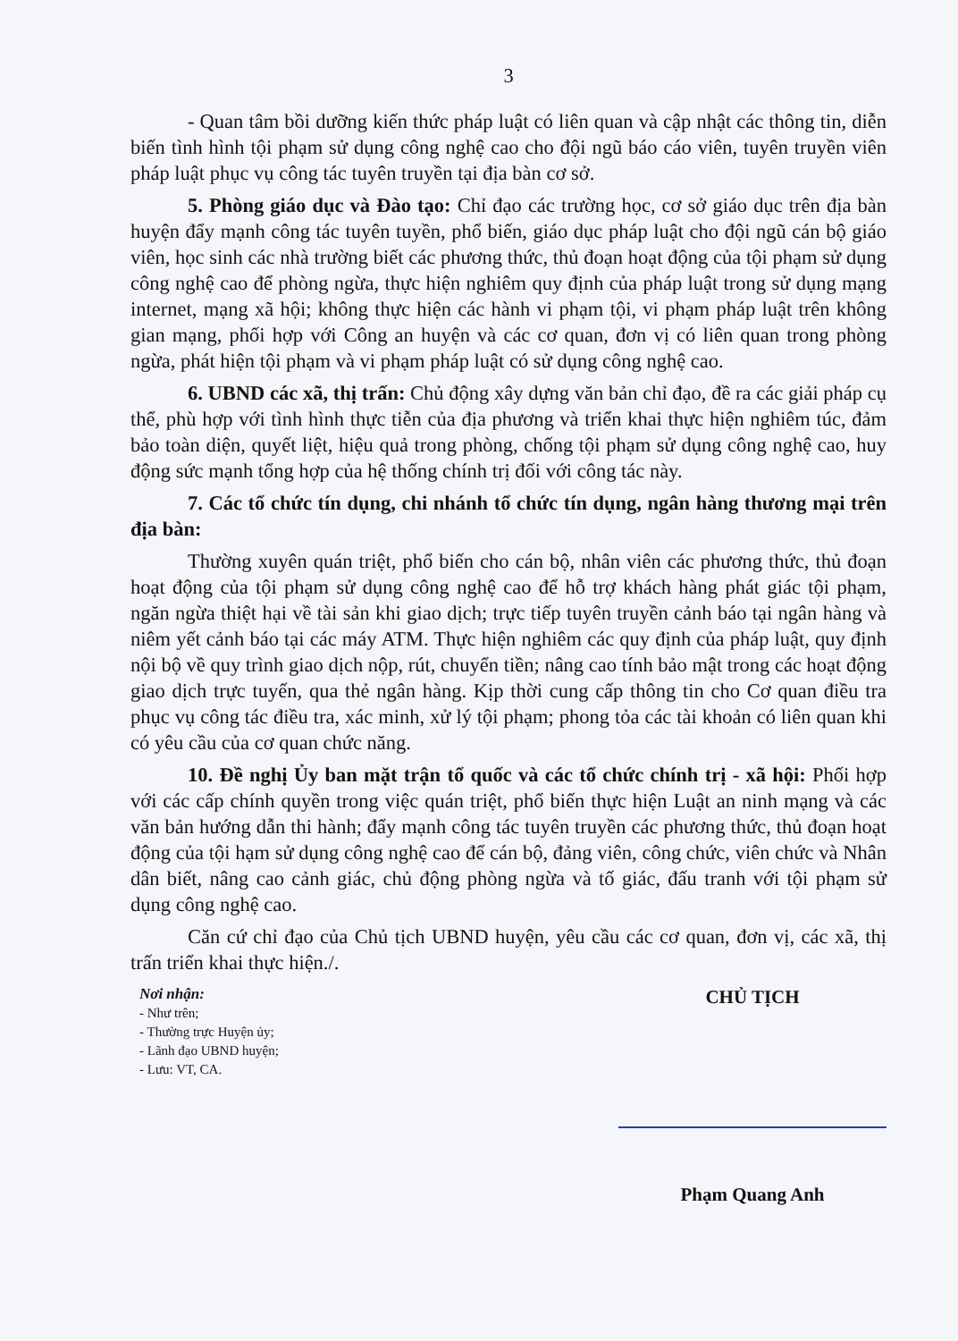3
- Quan tâm bồi dưỡng kiến thức pháp luật có liên quan và cập nhật các thông tin, diễn biến tình hình tội phạm sử dụng công nghệ cao cho đội ngũ báo cáo viên, tuyên truyền viên pháp luật phục vụ công tác tuyên truyền tại địa bàn cơ sở.
5. Phòng giáo dục và Đào tạo: Chỉ đạo các trường học, cơ sở giáo dục trên địa bàn huyện đẩy mạnh công tác tuyên tuyền, phổ biến, giáo dục pháp luật cho đội ngũ cán bộ giáo viên, học sinh các nhà trường biết các phương thức, thủ đoạn hoạt động của tội phạm sử dụng công nghệ cao để phòng ngừa, thực hiện nghiêm quy định của pháp luật trong sử dụng mạng internet, mạng xã hội; không thực hiện các hành vi phạm tội, vi phạm pháp luật trên không gian mạng, phối hợp với Công an huyện và các cơ quan, đơn vị có liên quan trong phòng ngừa, phát hiện tội phạm và vi phạm pháp luật có sử dụng công nghệ cao.
6. UBND các xã, thị trấn: Chủ động xây dựng văn bản chỉ đạo, đề ra các giải pháp cụ thể, phù hợp với tình hình thực tiễn của địa phương và triển khai thực hiện nghiêm túc, đảm bảo toàn diện, quyết liệt, hiệu quả trong phòng, chống tội phạm sử dụng công nghệ cao, huy động sức mạnh tổng hợp của hệ thống chính trị đối với công tác này.
7. Các tổ chức tín dụng, chi nhánh tổ chức tín dụng, ngân hàng thương mại trên địa bàn:
Thường xuyên quán triệt, phổ biến cho cán bộ, nhân viên các phương thức, thủ đoạn hoạt động của tội phạm sử dụng công nghệ cao để hỗ trợ khách hàng phát giác tội phạm, ngăn ngừa thiệt hại về tài sản khi giao dịch; trực tiếp tuyên truyền cảnh báo tại ngân hàng và niêm yết cảnh báo tại các máy ATM. Thực hiện nghiêm các quy định của pháp luật, quy định nội bộ về quy trình giao dịch nộp, rút, chuyển tiền; nâng cao tính bảo mật trong các hoạt động giao dịch trực tuyến, qua thẻ ngân hàng. Kịp thời cung cấp thông tin cho Cơ quan điều tra phục vụ công tác điều tra, xác minh, xử lý tội phạm; phong tỏa các tài khoản có liên quan khi có yêu cầu của cơ quan chức năng.
10. Đề nghị Ủy ban mặt trận tổ quốc và các tổ chức chính trị - xã hội: Phối hợp với các cấp chính quyền trong việc quán triệt, phổ biến thực hiện Luật an ninh mạng và các văn bản hướng dẫn thi hành; đẩy mạnh công tác tuyên truyền các phương thức, thủ đoạn hoạt động của tội hạm sử dụng công nghệ cao để cán bộ, đảng viên, công chức, viên chức và Nhân dân biết, nâng cao cảnh giác, chủ động phòng ngừa và tố giác, đấu tranh với tội phạm sử dụng công nghệ cao.
Căn cứ chỉ đạo của Chủ tịch UBND huyện, yêu cầu các cơ quan, đơn vị, các xã, thị trấn triển khai thực hiện./.
Nơi nhận:
- Như trên;
- Thường trực Huyện ủy;
- Lãnh đạo UBND huyện;
- Lưu: VT, CA.
CHỦ TỊCH
Phạm Quang Anh